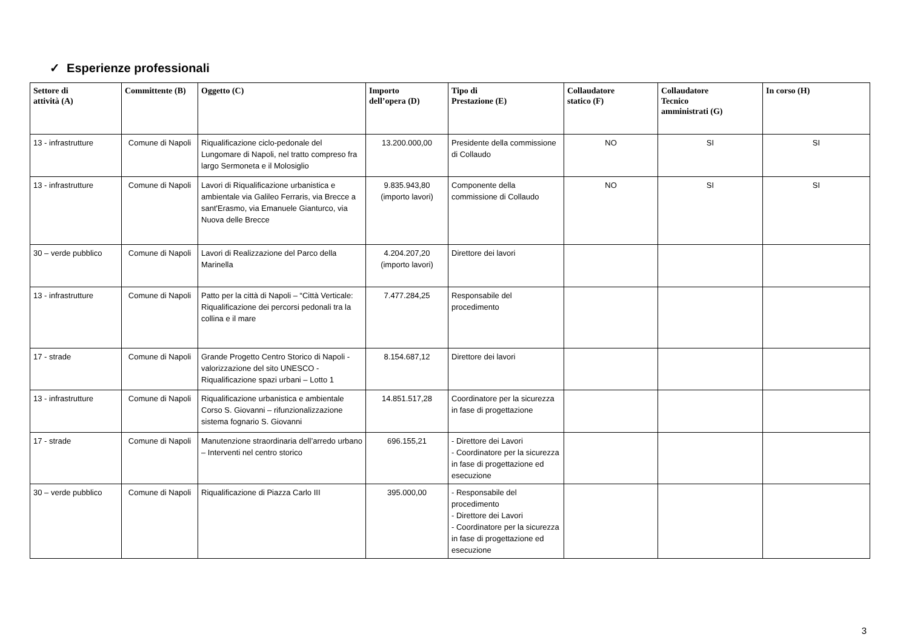✓ Esperienze professionali
| Settore di attività (A) | Committente (B) | Oggetto (C) | Importo dell’opera (D) | Tipo di Prestazione (E) | Collaudatore statico (F) | Collaudatore Tecnico amministrati (G) | In corso (H) |
| --- | --- | --- | --- | --- | --- | --- | --- |
| 13 - infrastrutture | Comune di Napoli | Riqualificazione ciclo-pedonale del Lungomare di Napoli, nel tratto compreso fra largo Sermoneta e il Molosiglio | 13.200.000,00 | Presidente della commissione di Collaudo | NO | SI | SI |
| 13 - infrastrutture | Comune di Napoli | Lavori di Riqualificazione urbanistica e ambientale via Galileo Ferraris, via Brecce a sant'Erasmo, via Emanuele Gianturco, via Nuova delle Brecce | 9.835.943,80 (importo lavori) | Componente della commissione di Collaudo | NO | SI | SI |
| 30 – verde pubblico | Comune di Napoli | Lavori di Realizzazione del Parco della Marinella | 4.204.207,20 (importo lavori) | Direttore dei lavori | | | |
| 13 - infrastrutture | Comune di Napoli | Patto per la città di Napoli – “Città Verticale: Riqualificazione dei percorsi pedonali tra la collina e il mare | 7.477.284,25 | Responsabile del procedimento | | | |
| 17 - strade | Comune di Napoli | Grande Progetto Centro Storico di Napoli - valorizzazione del sito UNESCO - Riqualificazione spazi urbani – Lotto 1 | 8.154.687,12 | Direttore dei lavori | | | |
| 13 - infrastrutture | Comune di Napoli | Riqualificazione urbanistica e ambientale Corso S. Giovanni – rifunzionalizzazione sistema fognario S. Giovanni | 14.851.517,28 | Coordinatore per la sicurezza in fase di progettazione | | | |
| 17 - strade | Comune di Napoli | Manutenzione straordinaria dell’arredo urbano – Interventi nel centro storico | 696.155,21 | - Direttore dei Lavori - Coordinatore per la sicurezza in fase di progettazione ed esecuzione | | | |
| 30 – verde pubblico | Comune di Napoli | Riqualificazione di Piazza Carlo III | 395.000,00 | - Responsabile del procedimento - Direttore dei Lavori - Coordinatore per la sicurezza in fase di progettazione ed esecuzione | | | |
3